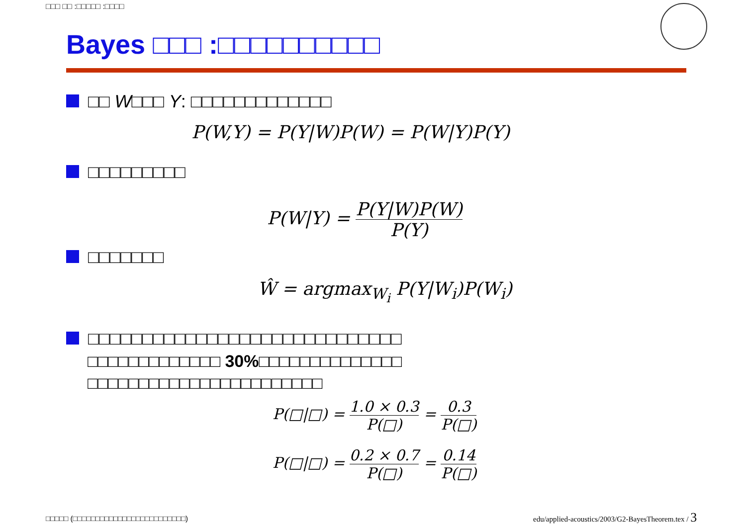□□□ □□ :□□□□□ :□□□□
Bayes □□□ :□□□□□□□□□□
□□ W□□□ Y: □□□□□□□□□□□□□
P(W,Y) = P(Y|W)P(W) = P(W|Y)P(Y)
□□□□□□□□□
P(W|Y) = P(Y|W)P(W) P(Y)
□□□□□□□
Ŵ = argmax<sub>W<sub>i</sub></sub> P(Y|W<sub>i</sub>)P(W<sub>i</sub>)
□□□□□□□□□□□□□□□□□□□□□□□□□□□□□
□□□□□□□□□□□□□ 30%□□□□□□□□□□□□□□
□□□□□□□□□□□□□□□□□□□□□□□
P(□|□) = 1.0 × 0.3 P(□) = 0.3 P(□)
P(□|□) = 0.2 × 0.7 P(□) = 0.14 P(□)
□□□□□ (□□□□□□□□□□□□□□□□□□□□□□□□□)
edu/applied-acoustics/2003/G2-BayesTheorem.tex / 3